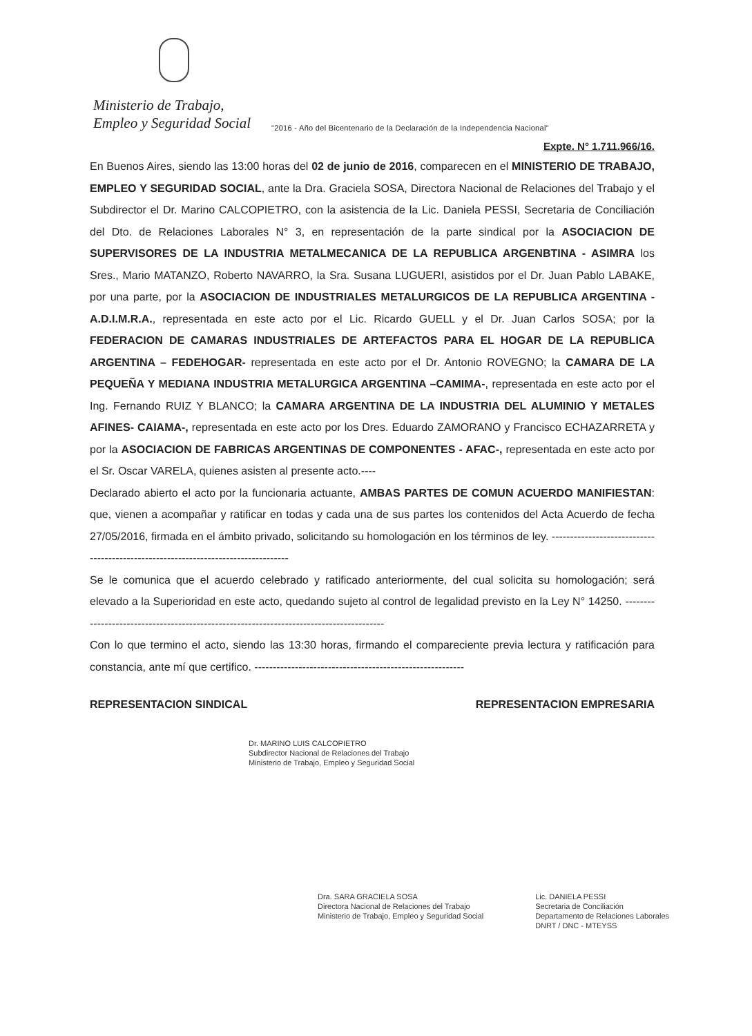Ministerio de Trabajo,
Empleo y Seguridad Social
"2016 - Año del Bicentenario de la Declaración de la Independencia Nacional"
Expte. N° 1.711.966/16.
En Buenos Aires, siendo las 13:00 horas del 02 de junio de 2016, comparecen en el MINISTERIO DE TRABAJO, EMPLEO Y SEGURIDAD SOCIAL, ante la Dra. Graciela SOSA, Directora Nacional de Relaciones del Trabajo y el Subdirector el Dr. Marino CALCOPIETRO, con la asistencia de la Lic. Daniela PESSI, Secretaria de Conciliación del Dto. de Relaciones Laborales N° 3, en representación de la parte sindical por la ASOCIACION DE SUPERVISORES DE LA INDUSTRIA METALMECANICA DE LA REPUBLICA ARGENBTINA - ASIMRA los Sres., Mario MATANZO, Roberto NAVARRO, la Sra. Susana LUGUERI, asistidos por el Dr. Juan Pablo LABAKE, por una parte, por la ASOCIACION DE INDUSTRIALES METALURGICOS DE LA REPUBLICA ARGENTINA - A.D.I.M.R.A., representada en este acto por el Lic. Ricardo GUELL y el Dr. Juan Carlos SOSA; por la FEDERACION DE CAMARAS INDUSTRIALES DE ARTEFACTOS PARA EL HOGAR DE LA REPUBLICA ARGENTINA – FEDEHOGAR- representada en este acto por el Dr. Antonio ROVEGNO; la CAMARA DE LA PEQUEÑA Y MEDIANA INDUSTRIA METALURGICA ARGENTINA –CAMIMA-, representada en este acto por el Ing. Fernando RUIZ Y BLANCO; la CAMARA ARGENTINA DE LA INDUSTRIA DEL ALUMINIO Y METALES AFINES- CAIAMA-, representada en este acto por los Dres. Eduardo ZAMORANO y Francisco ECHAZARRETA y por la ASOCIACION DE FABRICAS ARGENTINAS DE COMPONENTES - AFAC-, representada en este acto por el Sr. Oscar VARELA, quienes asisten al presente acto.----
Declarado abierto el acto por la funcionaria actuante, AMBAS PARTES DE COMUN ACUERDO MANIFIESTAN: que, vienen a acompañar y ratificar en todas y cada una de sus partes los contenidos del Acta Acuerdo de fecha 27/05/2016, firmada en el ámbito privado, solicitando su homologación en los términos de ley. ----------------------------------------------------------------------------------
Se le comunica que el acuerdo celebrado y ratificado anteriormente, del cual solicita su homologación; será elevado a la Superioridad en este acto, quedando sujeto al control de legalidad previsto en la Ley N° 14250. ----------------------------------------------------------------------------------------
Con lo que termino el acto, siendo las 13:30 horas, firmando el compareciente previa lectura y ratificación para constancia, ante mí que certifico. ---------------------------------------------------------
REPRESENTACION SINDICAL REPRESENTACION EMPRESARIA
Dr. MARINO LUIS CALCOPIETRO
Subdirector Nacional de Relaciones del Trabajo
Ministerio de Trabajo, Empleo y Seguridad Social
Dra. SARA GRACIELA SOSA
Directora Nacional de Relaciones del Trabajo
Ministerio de Trabajo, Empleo y Seguridad Social
Lic. DANIELA PESSI
Secretaria de Conciliación
Departamento de Relaciones Laborales
DNRT / DNC - MTEYSS